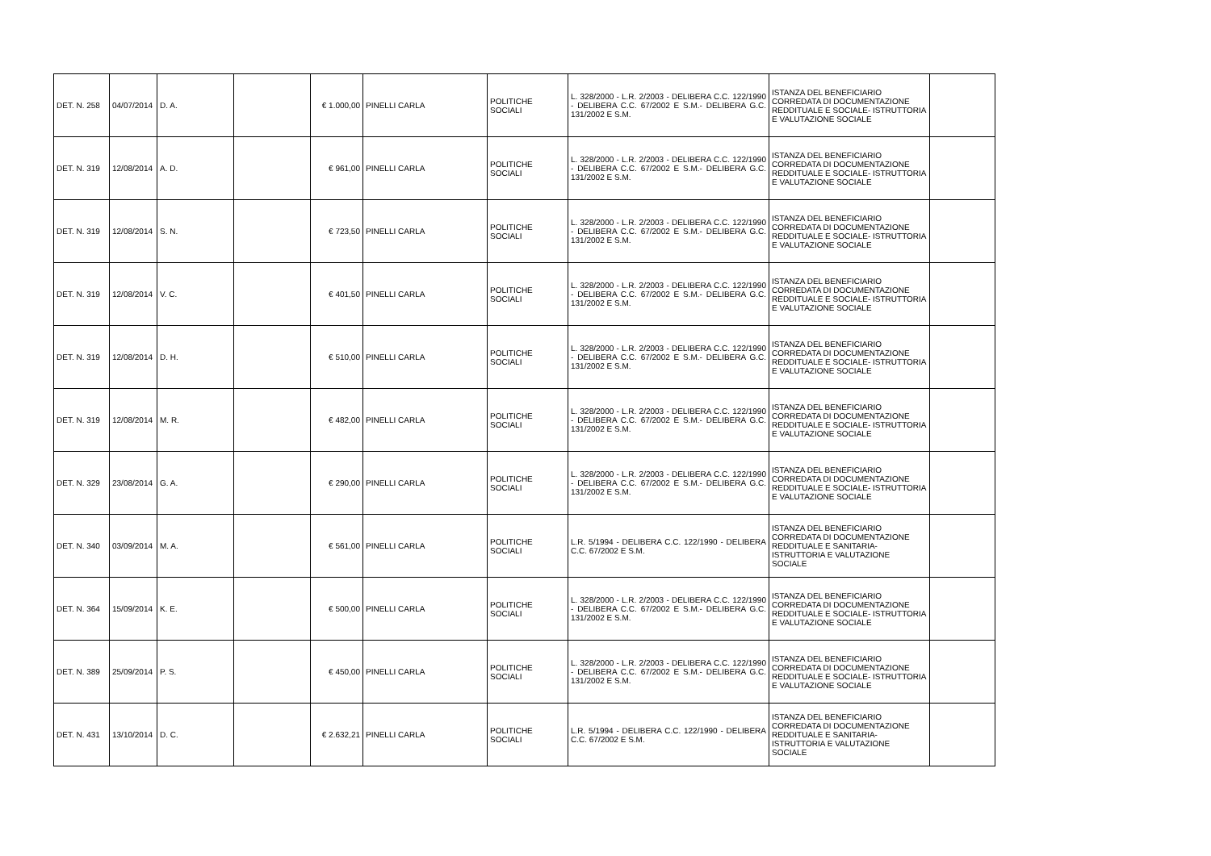| DET. N. 258 | 04/07/2014 | D. A. | | € 1.000,00 | PINELLI CARLA | POLITICHE SOCIALI | L. 328/2000 - L.R. 2/2003 - DELIBERA C.C. 122/1990 - DELIBERA C.C. 67/2002 E S.M.- DELIBERA G.C. 131/2002 E S.M. | ISTANZA DEL BENEFICIARIO CORREDATA DI DOCUMENTAZIONE REDDITUALE E SOCIALE- ISTRUTTORIA E VALUTAZIONE SOCIALE | |
| DET. N. 319 | 12/08/2014 | A. D. | | € 961,00 | PINELLI CARLA | POLITICHE SOCIALI | L. 328/2000 - L.R. 2/2003 - DELIBERA C.C. 122/1990 - DELIBERA C.C. 67/2002 E S.M.- DELIBERA G.C. 131/2002 E S.M. | ISTANZA DEL BENEFICIARIO CORREDATA DI DOCUMENTAZIONE REDDITUALE E SOCIALE- ISTRUTTORIA E VALUTAZIONE SOCIALE | |
| DET. N. 319 | 12/08/2014 | S. N. | | € 723,50 | PINELLI CARLA | POLITICHE SOCIALI | L. 328/2000 - L.R. 2/2003 - DELIBERA C.C. 122/1990 - DELIBERA C.C. 67/2002 E S.M.- DELIBERA G.C. 131/2002 E S.M. | ISTANZA DEL BENEFICIARIO CORREDATA DI DOCUMENTAZIONE REDDITUALE E SOCIALE- ISTRUTTORIA E VALUTAZIONE SOCIALE | |
| DET. N. 319 | 12/08/2014 | V. C. | | € 401,50 | PINELLI CARLA | POLITICHE SOCIALI | L. 328/2000 - L.R. 2/2003 - DELIBERA C.C. 122/1990 - DELIBERA C.C. 67/2002 E S.M.- DELIBERA G.C. 131/2002 E S.M. | ISTANZA DEL BENEFICIARIO CORREDATA DI DOCUMENTAZIONE REDDITUALE E SOCIALE- ISTRUTTORIA E VALUTAZIONE SOCIALE | |
| DET. N. 319 | 12/08/2014 | D. H. | | € 510,00 | PINELLI CARLA | POLITICHE SOCIALI | L. 328/2000 - L.R. 2/2003 - DELIBERA C.C. 122/1990 - DELIBERA C.C. 67/2002 E S.M.- DELIBERA G.C. 131/2002 E S.M. | ISTANZA DEL BENEFICIARIO CORREDATA DI DOCUMENTAZIONE REDDITUALE E SOCIALE- ISTRUTTORIA E VALUTAZIONE SOCIALE | |
| DET. N. 319 | 12/08/2014 | M. R. | | € 482,00 | PINELLI CARLA | POLITICHE SOCIALI | L. 328/2000 - L.R. 2/2003 - DELIBERA C.C. 122/1990 - DELIBERA C.C. 67/2002 E S.M.- DELIBERA G.C. 131/2002 E S.M. | ISTANZA DEL BENEFICIARIO CORREDATA DI DOCUMENTAZIONE REDDITUALE E SOCIALE- ISTRUTTORIA E VALUTAZIONE SOCIALE | |
| DET. N. 329 | 23/08/2014 | G. A. | | € 290,00 | PINELLI CARLA | POLITICHE SOCIALI | L. 328/2000 - L.R. 2/2003 - DELIBERA C.C. 122/1990 - DELIBERA C.C. 67/2002 E S.M.- DELIBERA G.C. 131/2002 E S.M. | ISTANZA DEL BENEFICIARIO CORREDATA DI DOCUMENTAZIONE REDDITUALE E SOCIALE- ISTRUTTORIA E VALUTAZIONE SOCIALE | |
| DET. N. 340 | 03/09/2014 | M. A. | | € 561,00 | PINELLI CARLA | POLITICHE SOCIALI | L.R. 5/1994 - DELIBERA C.C. 122/1990 - DELIBERA C.C. 67/2002 E S.M. | ISTANZA DEL BENEFICIARIO CORREDATA DI DOCUMENTAZIONE REDDITUALE E SANITARIA- ISTRUTTORIA E VALUTAZIONE SOCIALE | |
| DET. N. 364 | 15/09/2014 | K. E. | | € 500,00 | PINELLI CARLA | POLITICHE SOCIALI | L. 328/2000 - L.R. 2/2003 - DELIBERA C.C. 122/1990 - DELIBERA C.C. 67/2002 E S.M.- DELIBERA G.C. 131/2002 E S.M. | ISTANZA DEL BENEFICIARIO CORREDATA DI DOCUMENTAZIONE REDDITUALE E SOCIALE- ISTRUTTORIA E VALUTAZIONE SOCIALE | |
| DET. N. 389 | 25/09/2014 | P. S. | | € 450,00 | PINELLI CARLA | POLITICHE SOCIALI | L. 328/2000 - L.R. 2/2003 - DELIBERA C.C. 122/1990 - DELIBERA C.C. 67/2002 E S.M.- DELIBERA G.C. 131/2002 E S.M. | ISTANZA DEL BENEFICIARIO CORREDATA DI DOCUMENTAZIONE REDDITUALE E SOCIALE- ISTRUTTORIA E VALUTAZIONE SOCIALE | |
| DET. N. 431 | 13/10/2014 | D. C. | | € 2.632,21 | PINELLI CARLA | POLITICHE SOCIALI | L.R. 5/1994 - DELIBERA C.C. 122/1990 - DELIBERA C.C. 67/2002 E S.M. | ISTANZA DEL BENEFICIARIO CORREDATA DI DOCUMENTAZIONE REDDITUALE E SANITARIA- ISTRUTTORIA E VALUTAZIONE SOCIALE | |